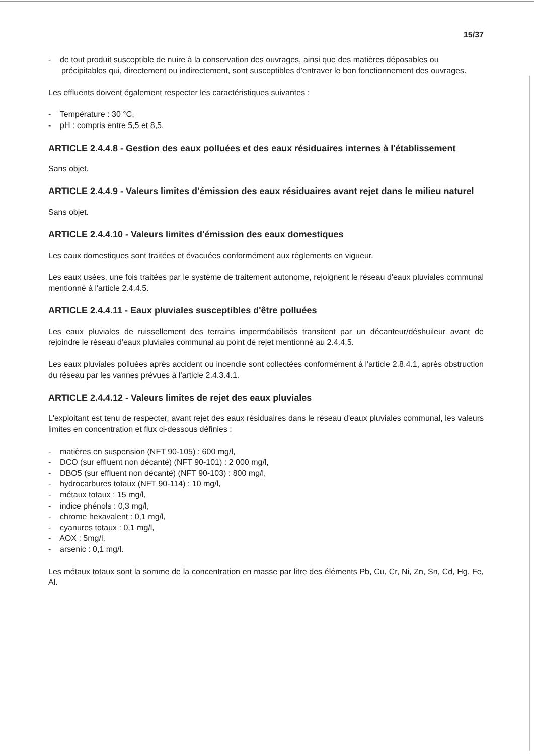15/37
- de tout produit susceptible de nuire à la conservation des ouvrages, ainsi que des matières déposables ou précipitables qui, directement ou indirectement, sont susceptibles d'entraver le bon fonctionnement des ouvrages.
Les effluents doivent également respecter les caractéristiques suivantes :
- Température : 30 °C,
- pH : compris entre 5,5 et 8,5.
ARTICLE 2.4.4.8 - Gestion des eaux polluées et des eaux résiduaires internes à l'établissement
Sans objet.
ARTICLE 2.4.4.9 - Valeurs limites d'émission des eaux résiduaires avant rejet dans le milieu naturel
Sans objet.
ARTICLE 2.4.4.10 - Valeurs limites d'émission des eaux domestiques
Les eaux domestiques sont traitées et évacuées conformément aux règlements en vigueur.
Les eaux usées, une fois traitées par le système de traitement autonome, rejoignent le réseau d'eaux pluviales communal mentionné à l'article 2.4.4.5.
ARTICLE 2.4.4.11 - Eaux pluviales susceptibles d'être polluées
Les eaux pluviales de ruissellement des terrains imperméabilisés transitent par un décanteur/déshuileur avant de rejoindre le réseau d'eaux pluviales communal au point de rejet mentionné au 2.4.4.5.
Les eaux pluviales polluées après accident ou incendie sont collectées conformément à l'article 2.8.4.1, après obstruction du réseau par les vannes prévues à l'article 2.4.3.4.1.
ARTICLE 2.4.4.12 - Valeurs limites de rejet des eaux pluviales
L'exploitant est tenu de respecter, avant rejet des eaux résiduaires dans le réseau d'eaux pluviales communal, les valeurs limites en concentration et flux ci-dessous définies :
- matières en suspension (NFT 90-105) : 600 mg/l,
- DCO (sur effluent non décanté) (NFT 90-101) : 2 000 mg/l,
- DBO5 (sur effluent non décanté) (NFT 90-103) : 800 mg/l,
- hydrocarbures totaux (NFT 90-114) : 10 mg/l,
- métaux totaux : 15 mg/l,
- indice phénols : 0,3 mg/l,
- chrome hexavalent : 0,1 mg/l,
- cyanures totaux : 0,1 mg/l,
- AOX : 5mg/l,
- arsenic : 0,1 mg/l.
Les métaux totaux sont la somme de la concentration en masse par litre des éléments Pb, Cu, Cr, Ni, Zn, Sn, Cd, Hg, Fe, Al.